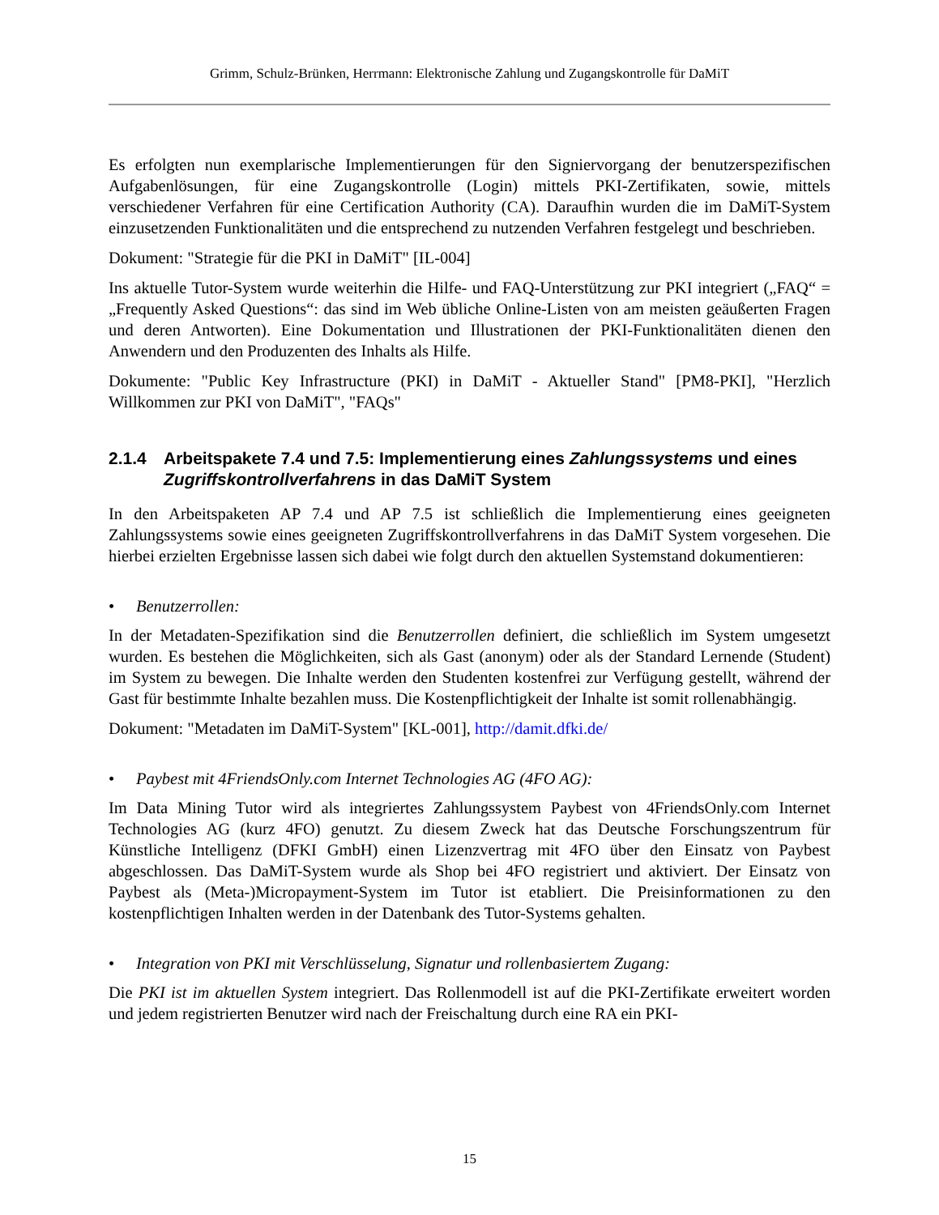Grimm, Schulz-Brünken, Herrmann: Elektronische Zahlung und Zugangskontrolle für DaMiT
Es erfolgten nun exemplarische Implementierungen für den Signiervorgang der benutzerspezifischen Aufgabenlösungen, für eine Zugangskontrolle (Login) mittels PKI-Zertifikaten, sowie, mittels verschiedener Verfahren für eine Certification Authority (CA). Daraufhin wurden die im DaMiT-System einzusetzenden Funktionalitäten und die entsprechend zu nutzenden Verfahren festgelegt und beschrieben.
Dokument: "Strategie für die PKI in DaMiT" [IL-004]
Ins aktuelle Tutor-System wurde weiterhin die Hilfe- und FAQ-Unterstützung zur PKI integriert („FAQ“ = „Frequently Asked Questions“: das sind im Web übliche Online-Listen von am meisten geäußerten Fragen und deren Antworten). Eine Dokumentation und Illustrationen der PKI-Funktionalitäten dienen den Anwendern und den Produzenten des Inhalts als Hilfe.
Dokumente: "Public Key Infrastructure (PKI) in DaMiT - Aktueller Stand" [PM8-PKI], "Herzlich Willkommen zur PKI von DaMiT", "FAQs"
2.1.4 Arbeitspakete 7.4 und 7.5: Implementierung eines Zahlungssystems und eines Zugriffskontrollverfahrens in das DaMiT System
In den Arbeitspaketen AP 7.4 und AP 7.5 ist schließlich die Implementierung eines geeigneten Zahlungssystems sowie eines geeigneten Zugriffskontrollverfahrens in das DaMiT System vorgesehen. Die hierbei erzielten Ergebnisse lassen sich dabei wie folgt durch den aktuellen Systemstand dokumentieren:
• Benutzerrollen:
In der Metadaten-Spezifikation sind die Benutzerrollen definiert, die schließlich im System umgesetzt wurden. Es bestehen die Möglichkeiten, sich als Gast (anonym) oder als der Standard Lernende (Student) im System zu bewegen. Die Inhalte werden den Studenten kostenfrei zur Verfügung gestellt, während der Gast für bestimmte Inhalte bezahlen muss. Die Kostenpflichtigkeit der Inhalte ist somit rollenabhängig.
Dokument: "Metadaten im DaMiT-System" [KL-001], http://damit.dfki.de/
• Paybest mit 4FriendsOnly.com Internet Technologies AG (4FO AG):
Im Data Mining Tutor wird als integriertes Zahlungssystem Paybest von 4FriendsOnly.com Internet Technologies AG (kurz 4FO) genutzt. Zu diesem Zweck hat das Deutsche Forschungszentrum für Künstliche Intelligenz (DFKI GmbH) einen Lizenzvertrag mit 4FO über den Einsatz von Paybest abgeschlossen. Das DaMiT-System wurde als Shop bei 4FO registriert und aktiviert. Der Einsatz von Paybest als (Meta-)Micropayment-System im Tutor ist etabliert. Die Preisinformationen zu den kostenpflichtigen Inhalten werden in der Datenbank des Tutor-Systems gehalten.
• Integration von PKI mit Verschlüsselung, Signatur und rollenbasiertem Zugang:
Die PKI ist im aktuellen System integriert. Das Rollenmodell ist auf die PKI-Zertifikate erweitert worden und jedem registrierten Benutzer wird nach der Freischaltung durch eine RA ein PKI-
15